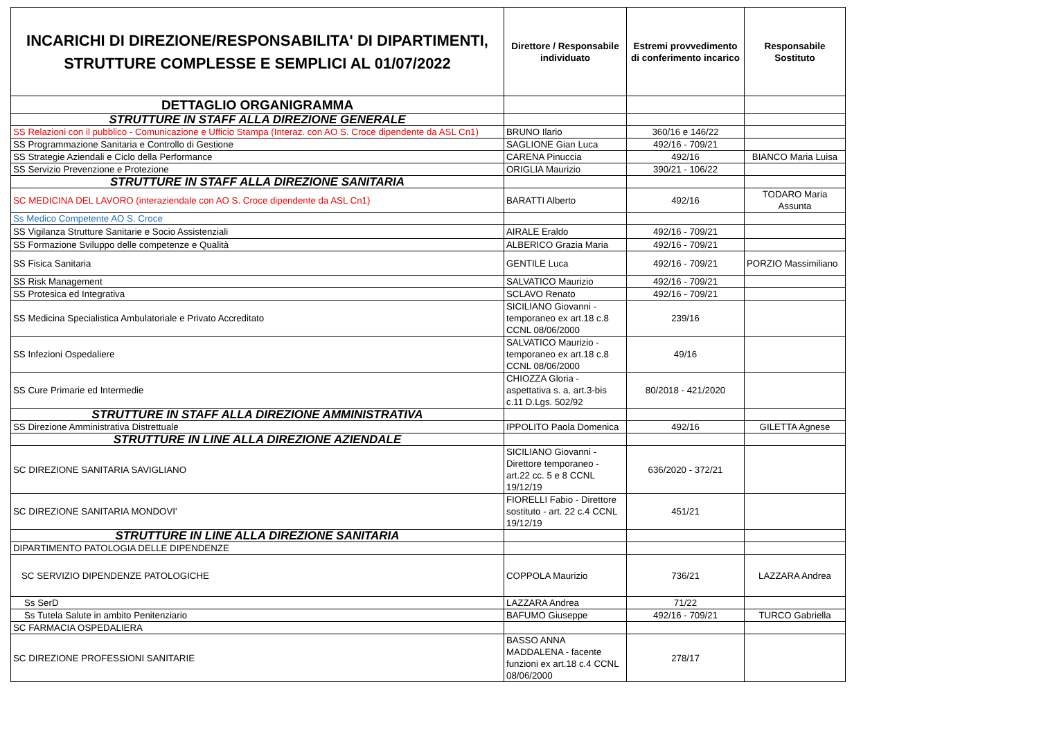| INCARICHI DI DIREZIONE/RESPONSABILITA' DI DIPARTIMENTI, STRUTTURE COMPLESSE E SEMPLICI AL 01/07/2022 | Direttore / Responsabile individuato | Estremi provvedimento di conferimento incarico | Responsabile Sostituto |
| DETTAGLIO ORGANIGRAMMA | | | |
| STRUTTURE IN STAFF ALLA DIREZIONE GENERALE | | | |
| SS Relazioni con il pubblico - Comunicazione e Ufficio Stampa (Interaz. con AO S. Croce dipendente da ASL Cn1) | BRUNO Ilario | 360/16 e 146/22 | |
| SS Programmazione Sanitaria e Controllo di Gestione | SAGLIONE Gian Luca | 492/16 - 709/21 | |
| SS Strategie Aziendali e Ciclo della Performance | CARENA Pinuccia | 492/16 | BIANCO Maria Luisa |
| SS Servizio Prevenzione e Protezione | ORIGLIA Maurizio | 390/21 - 106/22 | |
| STRUTTURE IN STAFF ALLA DIREZIONE SANITARIA | | | |
| SC MEDICINA DEL LAVORO (interaziendale con AO S. Croce dipendente da ASL Cn1) | BARATTI Alberto | 492/16 | TODARO Maria Assunta |
| Ss Medico Competente AO S. Croce | | | |
| SS Vigilanza Strutture Sanitarie e Socio Assistenziali | AIRALE Eraldo | 492/16 - 709/21 | |
| SS Formazione Sviluppo delle competenze e Qualità | ALBERICO Grazia Maria | 492/16 - 709/21 | |
| SS Fisica Sanitaria | GENTILE Luca | 492/16 - 709/21 | PORZIO Massimiliano |
| SS Risk Management | SALVATICO Maurizio | 492/16 - 709/21 | |
| SS Protesica ed Integrativa | SCLAVO Renato | 492/16 - 709/21 | |
| SS Medicina Specialistica Ambulatoriale e Privato Accreditato | SICILIANO Giovanni - temporaneo ex art.18 c.8 CCNL 08/06/2000 | 239/16 | |
| SS Infezioni Ospedaliere | SALVATICO Maurizio - temporaneo ex art.18 c.8 CCNL 08/06/2000 | 49/16 | |
| SS Cure Primarie ed Intermedie | CHIOZZA Gloria - aspettativa s. a. art.3-bis c.11 D.Lgs. 502/92 | 80/2018 - 421/2020 | |
| STRUTTURE IN STAFF ALLA DIREZIONE AMMINISTRATIVA | | | |
| SS Direzione Amministrativa Distrettuale | IPPOLITO Paola Domenica | 492/16 | GILETTA Agnese |
| STRUTTURE IN LINE ALLA DIREZIONE AZIENDALE | | | |
| SC DIREZIONE SANITARIA SAVIGLIANO | SICILIANO Giovanni - Direttore temporaneo - art.22 cc. 5 e 8 CCNL 19/12/19 | 636/2020 - 372/21 | |
| SC DIREZIONE SANITARIA MONDOVI' | FIORELLI Fabio - Direttore sostituto - art. 22 c.4 CCNL 19/12/19 | 451/21 | |
| STRUTTURE IN LINE ALLA DIREZIONE SANITARIA | | | |
| DIPARTIMENTO PATOLOGIA DELLE DIPENDENZE | | | |
| SC SERVIZIO DIPENDENZE PATOLOGICHE | COPPOLA Maurizio | 736/21 | LAZZARA Andrea |
| Ss SerD | LAZZARA Andrea | 71/22 | |
| Ss Tutela Salute in ambito Penitenziario | BAFUMO Giuseppe | 492/16 - 709/21 | TURCO Gabriella |
| SC FARMACIA OSPEDALIERA | | | |
| SC DIREZIONE PROFESSIONI SANITARIE | BASSO ANNA MADDALENA - facente funzioni ex art.18 c.4 CCNL 08/06/2000 | 278/17 | |